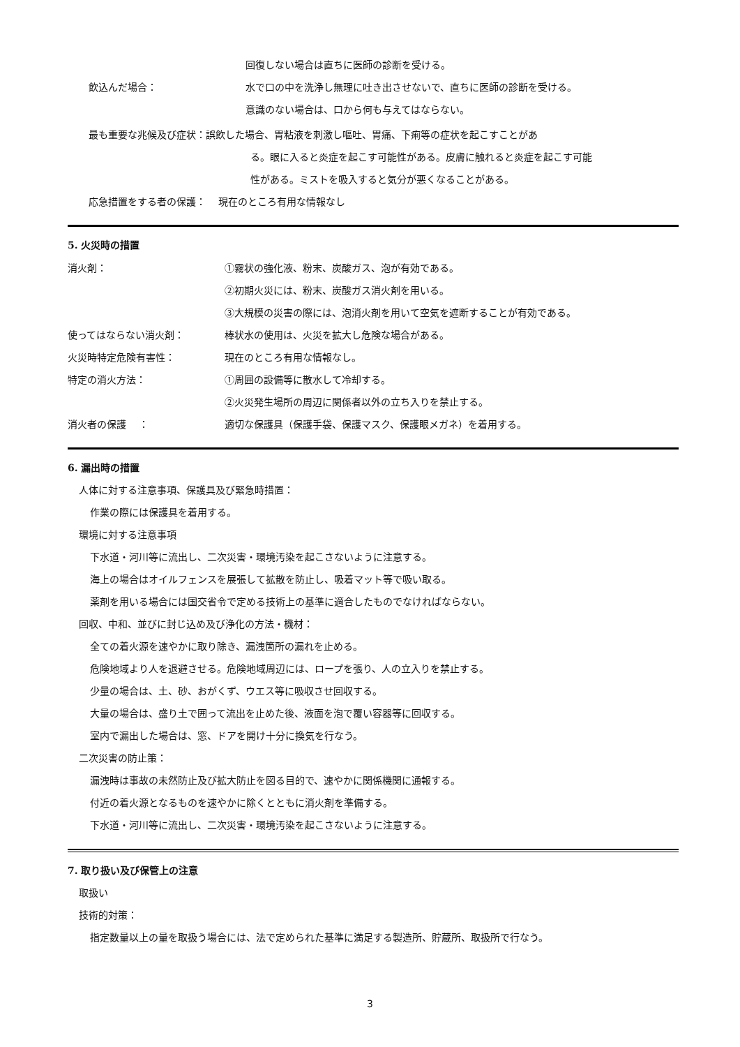回復しない場合は直ちに医師の診断を受ける。
飲込んだ場合： 水で口の中を洗浄し無理に吐き出させないで、直ちに医師の診断を受ける。
意識のない場合は、口から何も与えてはならない。
最も重要な兆候及び症状：誤飲した場合、胃粘液を刺激し嘔吐、胃痛、下痢等の症状を起こすことがあ
る。眼に入ると炎症を起こす可能性がある。皮膚に触れると炎症を起こす可能
性がある。ミストを吸入すると気分が悪くなることがある。
応急措置をする者の保護：　 現在のところ有用な情報なし
5. 火災時の措置
消火剤： ①霧状の強化液、粉末、炭酸ガス、泡が有効である。
②初期火災には、粉末、炭酸ガス消火剤を用いる。
③大規模の災害の際には、泡消火剤を用いて空気を遮断することが有効である。
使ってはならない消火剤： 棒状水の使用は、火災を拡大し危険な場合がある。
火災時特定危険有害性： 現在のところ有用な情報なし。
特定の消火方法： ①周囲の設備等に散水して冷却する。
②火災発生場所の周辺に関係者以外の立ち入りを禁止する。
消火者の保護　 ： 適切な保護具（保護手袋、保護マスク、保護眼メガネ）を着用する。
6. 漏出時の措置
人体に対する注意事項、保護具及び緊急時措置：
作業の際には保護具を着用する。
環境に対する注意事項
下水道・河川等に流出し、二次災害・環境汚染を起こさないように注意する。
海上の場合はオイルフェンスを展張して拡散を防止し、吸着マット等で吸い取る。
薬剤を用いる場合には国交省令で定める技術上の基準に適合したものでなければならない。
回収、中和、並びに封じ込め及び浄化の方法・機材：
全ての着火源を速やかに取り除き、漏洩箇所の漏れを止める。
危険地域より人を退避させる。危険地域周辺には、ロープを張り、人の立入りを禁止する。
少量の場合は、土、砂、おがくず、ウエス等に吸収させ回収する。
大量の場合は、盛り土で囲って流出を止めた後、液面を泡で覆い容器等に回収する。
室内で漏出した場合は、窓、ドアを開け十分に換気を行なう。
二次災害の防止策：
漏洩時は事故の未然防止及び拡大防止を図る目的で、速やかに関係機関に通報する。
付近の着火源となるものを速やかに除くとともに消火剤を準備する。
下水道・河川等に流出し、二次災害・環境汚染を起こさないように注意する。
7. 取り扱い及び保管上の注意
取扱い
技術的対策：
指定数量以上の量を取扱う場合には、法で定められた基準に満足する製造所、貯蔵所、取扱所で行なう。
3